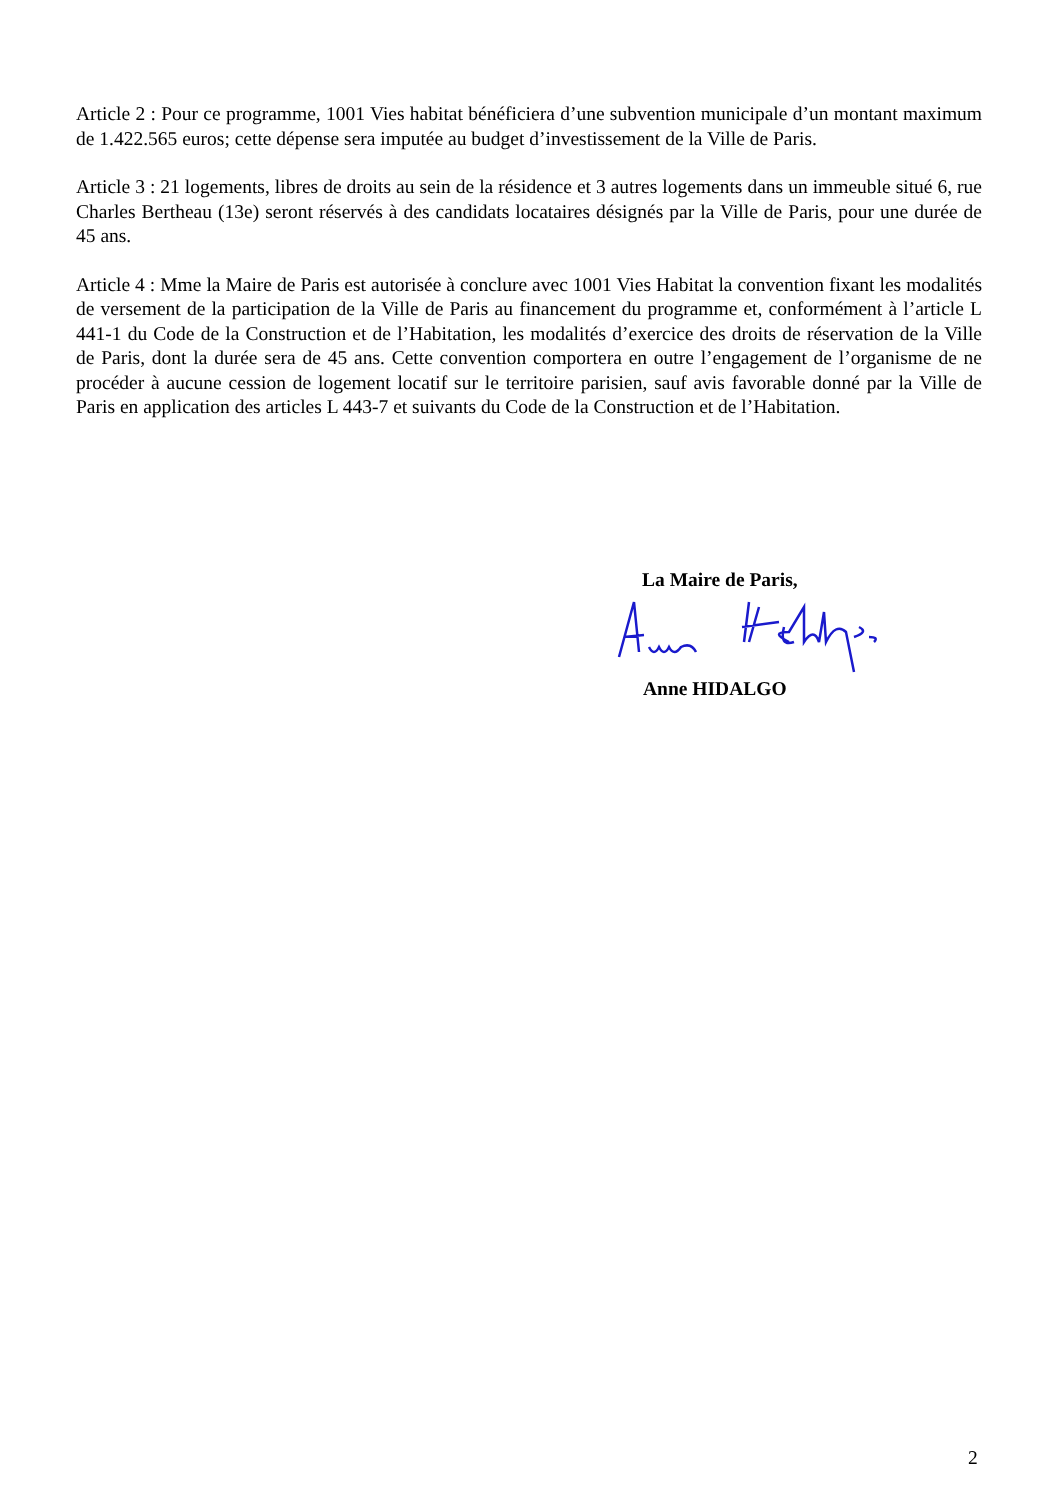Article 2 : Pour ce programme, 1001 Vies habitat bénéficiera d’une subvention municipale d’un montant maximum de 1.422.565 euros; cette dépense sera imputée au budget d’investissement de la Ville de Paris.
Article 3 : 21 logements, libres de droits au sein de la résidence et 3 autres logements dans un immeuble situé 6, rue Charles Bertheau (13e) seront réservés à des candidats locataires désignés par la Ville de Paris, pour une durée de 45 ans.
Article 4 : Mme la Maire de Paris est autorisée à conclure avec 1001 Vies Habitat la convention fixant les modalités de versement de la participation de la Ville de Paris au financement du programme et, conformément à l’article L 441-1 du Code de la Construction et de l’Habitation, les modalités d’exercice des droits de réservation de la Ville de Paris, dont la durée sera de 45 ans. Cette convention comportera en outre l’engagement de l’organisme de ne procéder à aucune cession de logement locatif sur le territoire parisien, sauf avis favorable donné par la Ville de Paris en application des articles L 443-7 et suivants du Code de la Construction et de l’Habitation.
La Maire de Paris,
Anne HIDALGO
2